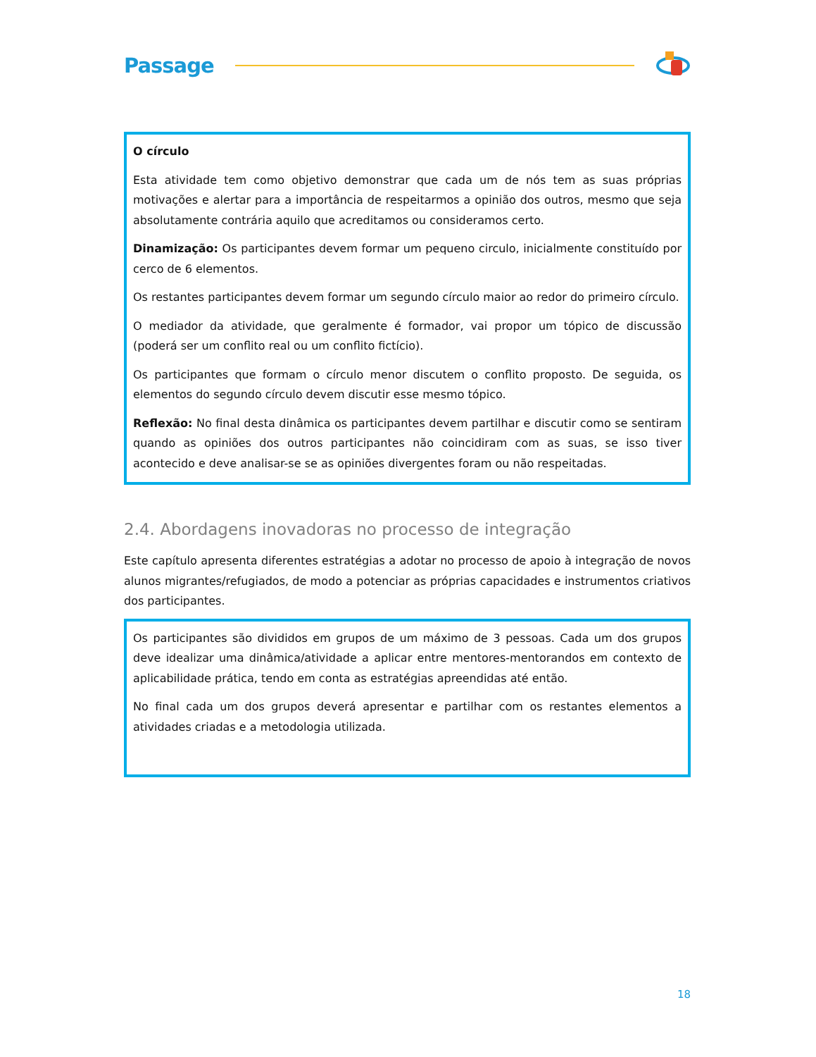Passage
O círculo
Esta atividade tem como objetivo demonstrar que cada um de nós tem as suas próprias motivações e alertar para a importância de respeitarmos a opinião dos outros, mesmo que seja absolutamente contrária aquilo que acreditamos ou consideramos certo.
Dinamização: Os participantes devem formar um pequeno circulo, inicialmente constituído por cerco de 6 elementos.
Os restantes participantes devem formar um segundo círculo maior ao redor do primeiro círculo.
O mediador da atividade, que geralmente é formador, vai propor um tópico de discussão (poderá ser um conflito real ou um conflito fictício).
Os participantes que formam o círculo menor discutem o conflito proposto. De seguida, os elementos do segundo círculo devem discutir esse mesmo tópico.
Reflexão: No final desta dinâmica os participantes devem partilhar e discutir como se sentiram quando as opiniões dos outros participantes não coincidiram com as suas, se isso tiver acontecido e deve analisar-se se as opiniões divergentes foram ou não respeitadas.
2.4. Abordagens inovadoras no processo de integração
Este capítulo apresenta diferentes estratégias a adotar no processo de apoio à integração de novos alunos migrantes/refugiados, de modo a potenciar as próprias capacidades e instrumentos criativos dos participantes.
Os participantes são divididos em grupos de um máximo de 3 pessoas. Cada um dos grupos deve idealizar uma dinâmica/atividade a aplicar entre mentores-mentorandos em contexto de aplicabilidade prática, tendo em conta as estratégias apreendidas até então.
No final cada um dos grupos deverá apresentar e partilhar com os restantes elementos a atividades criadas e a metodologia utilizada.
18